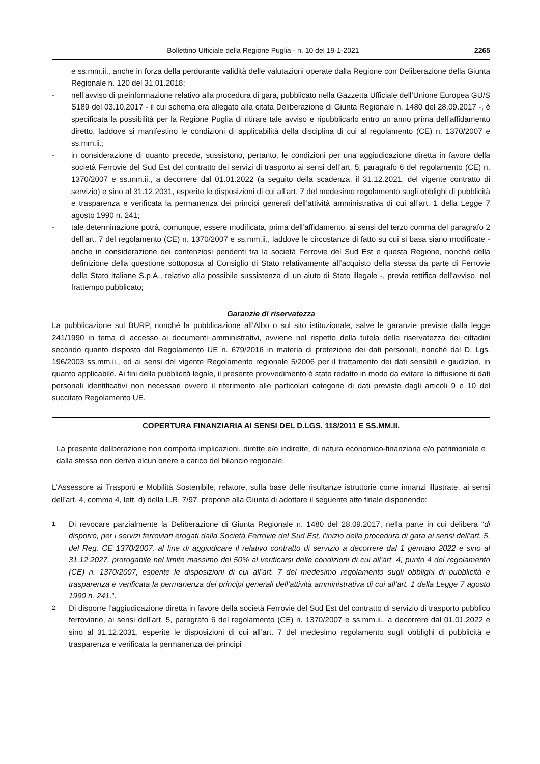Bollettino Ufficiale della Regione Puglia - n. 10 del 19-1-2021 2265
e ss.mm.ii., anche in forza della perdurante validità delle valutazioni operate dalla Regione con Deliberazione della Giunta Regionale n. 120 del 31.01.2018;
- nell’avviso di preinformazione relativo alla procedura di gara, pubblicato nella Gazzetta Ufficiale dell’Unione Europea GU/S S189 del 03.10.2017 - il cui schema era allegato alla citata Deliberazione di Giunta Regionale n. 1480 del 28.09.2017 -, è specificata la possibilità per la Regione Puglia di ritirare tale avviso e ripubblicarlo entro un anno prima dell’affidamento diretto, laddove si manifestino le condizioni di applicabilità della disciplina di cui al regolamento (CE) n. 1370/2007 e ss.mm.ii.;
- in considerazione di quanto precede, sussistono, pertanto, le condizioni per una aggiudicazione diretta in favore della società Ferrovie del Sud Est del contratto dei servizi di trasporto ai sensi dell’art. 5, paragrafo 6 del regolamento (CE) n. 1370/2007 e ss.mm.ii., a decorrere dal 01.01.2022 (a seguito della scadenza, il 31.12.2021, del vigente contratto di servizio) e sino al 31.12.2031, esperite le disposizioni di cui all’art. 7 del medesimo regolamento sugli obblighi di pubblicità e trasparenza e verificata la permanenza dei principi generali dell’attività amministrativa di cui all’art. 1 della Legge 7 agosto 1990 n. 241;
- tale determinazione potrà, comunque, essere modificata, prima dell’affidamento, ai sensi del terzo comma del paragrafo 2 dell’art. 7 del regolamento (CE) n. 1370/2007 e ss.mm.ii., laddove le circostanze di fatto su cui si basa siano modificate - anche in considerazione dei contenziosi pendenti tra la società Ferrovie del Sud Est e questa Regione, nonché della definizione della questione sottoposta al Consiglio di Stato relativamente all’acquisto della stessa da parte di Ferrovie della Stato Italiane S.p.A., relativo alla possibile sussistenza di un aiuto di Stato illegale -, previa rettifica dell’avviso, nel frattempo pubblicato;
Garanzie di riservatezza
La pubblicazione sul BURP, nonché la pubblicazione all’Albo o sul sito istituzionale, salve le garanzie previste dalla legge 241/1990 in tema di accesso ai documenti amministrativi, avviene nel rispetto della tutela della riservatezza dei cittadini secondo quanto disposto dal Regolamento UE n. 679/2016 in materia di protezione dei dati personali, nonché dal D. Lgs. 196/2003 ss.mm.ii., ed ai sensi del vigente Regolamento regionale 5/2006 per il trattamento dei dati sensibili e giudiziari, in quanto applicabile. Ai fini della pubblicità legale, il presente provvedimento è stato redatto in modo da evitare la diffusione di dati personali identificativi non necessari ovvero il riferimento alle particolari categorie di dati previste dagli articoli 9 e 10 del succitato Regolamento UE.
COPERTURA FINANZIARIA AI SENSI DEL D.LGS. 118/2011 E SS.MM.II.
La presente deliberazione non comporta implicazioni, dirette e/o indirette, di natura economico-finanziaria e/o patrimoniale e dalla stessa non deriva alcun onere a carico del bilancio regionale.
L’Assessore ai Trasporti e Mobilità Sostenibile, relatore, sulla base delle risultanze istruttorie come innanzi illustrate, ai sensi dell’art. 4, comma 4, lett. d) della L.R. 7/97, propone alla Giunta di adottare il seguente atto finale disponendo:
1. Di revocare parzialmente la Deliberazione di Giunta Regionale n. 1480 del 28.09.2017, nella parte in cui delibera “di disporre, per i servizi ferroviari erogati dalla Società Ferrovie del Sud Est, l’inizio della procedura di gara ai sensi dell’art. 5, del Reg. CE 1370/2007, al fine di aggiudicare il relativo contratto di servizio a decorrere dal 1 gennaio 2022 e sino al 31.12.2027, prorogabile nel limite massimo del 50% al verificarsi delle condizioni di cui all’art. 4, punto 4 del regolamento (CE) n. 1370/2007, esperite le disposizioni di cui all’art. 7 del medesimo regolamento sugli obblighi di pubblicità e trasparenza e verificata la permanenza dei principi generali dell’attività amministrativa di cui all’art. 1 della Legge 7 agosto 1990 n. 241.”.
2. Di disporre l’aggiudicazione diretta in favore della società Ferrovie del Sud Est del contratto di servizio di trasporto pubblico ferroviario, ai sensi dell’art. 5, paragrafo 6 del regolamento (CE) n. 1370/2007 e ss.mm.ii., a decorrere dal 01.01.2022 e sino al 31.12.2031, esperite le disposizioni di cui all’art. 7 del medesimo regolamento sugli obblighi di pubblicità e trasparenza e verificata la permanenza dei principi